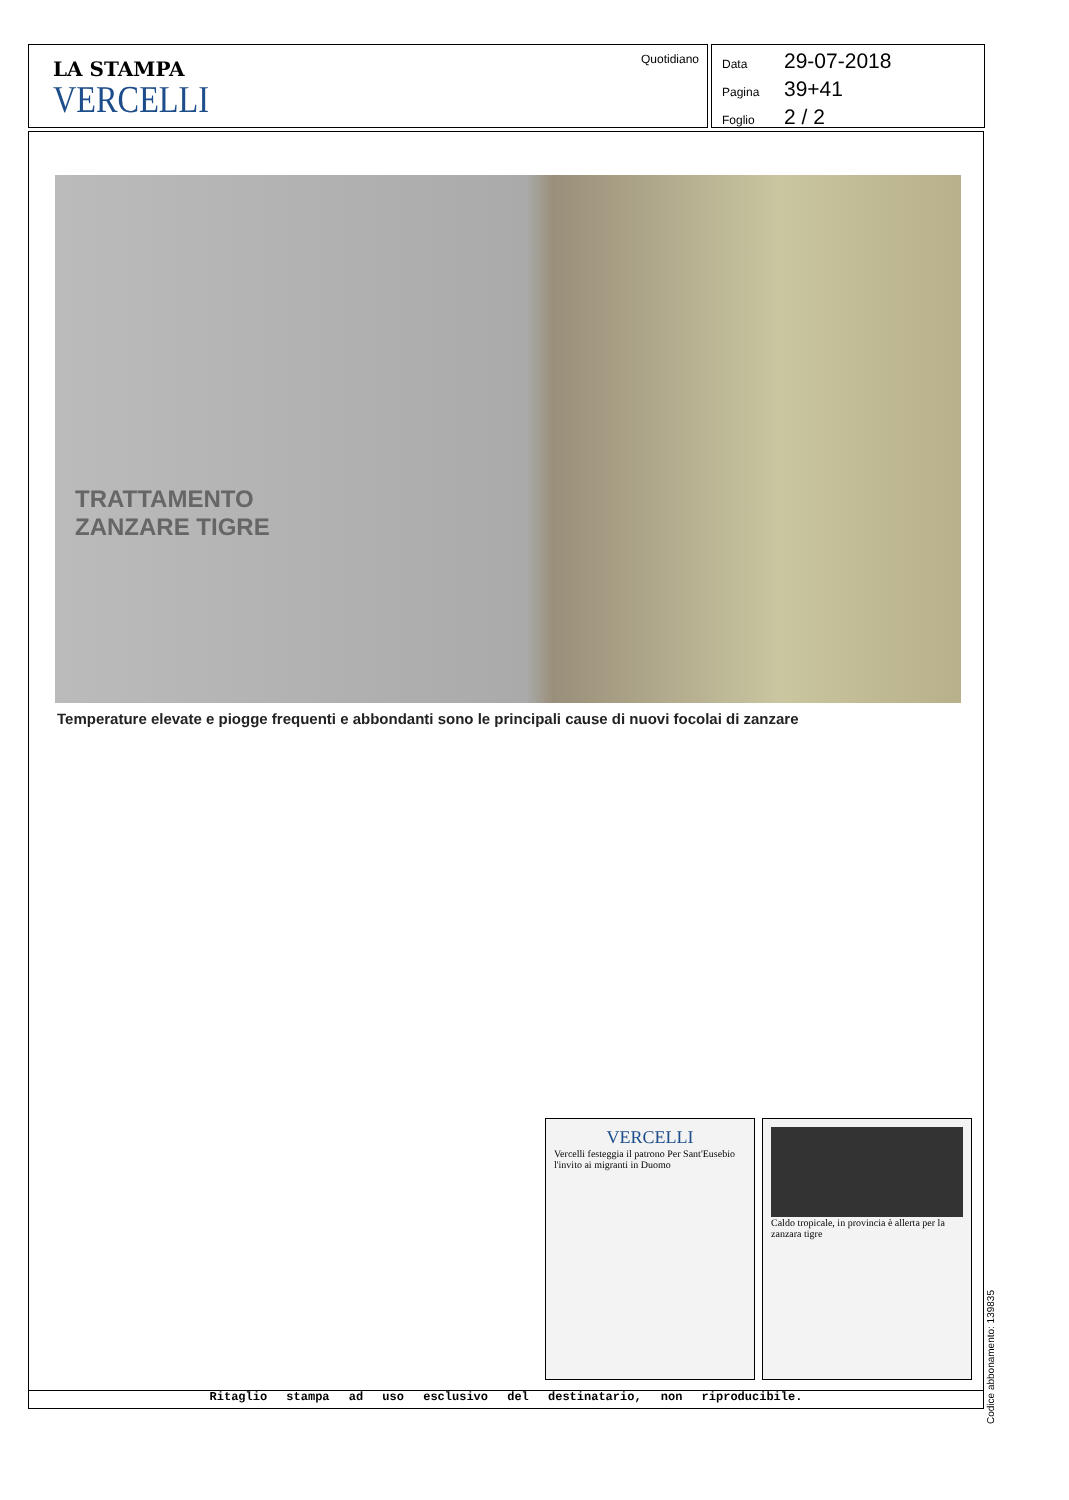LA STAMPA
VERCELLI
Quotidiano
Data 29-07-2018
Pagina 39+41
Foglio 2 / 2
TRATTAMENTO
ZANZARE TIGRE
Temperature elevate e piogge frequenti e abbondanti sono le principali cause di nuovi focolai di zanzare
VERCELLI
Vercelli festeggia il patrono Per Sant'Eusebio l'invito ai migranti in Duomo
Caldo tropicale, in provincia è allerta per la zanzara tigre
Ritaglio stampa ad uso esclusivo del destinatario, non riproducibile.
Codice abbonamento: 139835